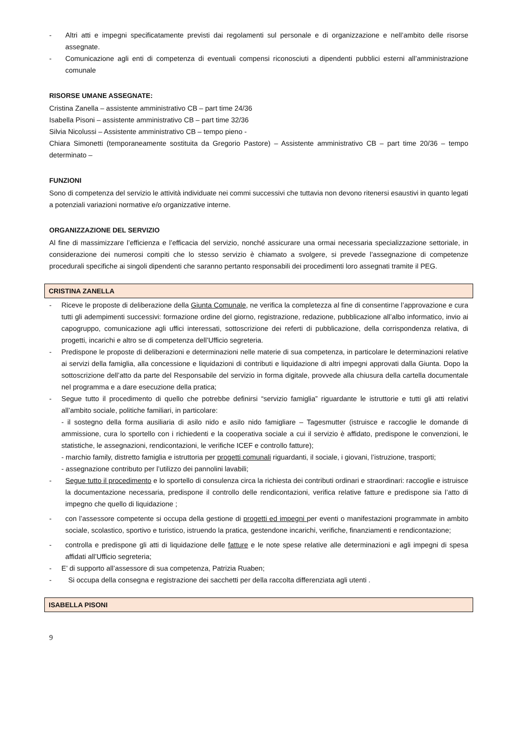- Altri atti e impegni specificatamente previsti dai regolamenti sul personale e di organizzazione e nell’ambito delle risorse assegnate.
- Comunicazione agli enti di competenza di eventuali compensi riconosciuti a dipendenti pubblici esterni all’amministrazione comunale
RISORSE UMANE ASSEGNATE:
Cristina Zanella – assistente amministrativo CB – part time 24/36
Isabella Pisoni – assistente amministrativo CB – part time 32/36
Silvia Nicolussi – Assistente amministrativo CB – tempo pieno -
Chiara Simonetti (temporaneamente sostituita da Gregorio Pastore) – Assistente amministrativo CB – part time 20/36 – tempo determinato –
FUNZIONI
Sono di competenza del servizio le attività individuate nei commi successivi che tuttavia non devono ritenersi esaustivi in quanto legati a potenziali variazioni normative e/o organizzative interne.
ORGANIZZAZIONE DEL SERVIZIO
Al fine di massimizzare l’efficienza e l’efficacia del servizio, nonché assicurare una ormai necessaria specializzazione settoriale, in considerazione dei numerosi compiti che lo stesso servizio è chiamato a svolgere, si prevede l’assegnazione di competenze procedurali specifiche ai singoli dipendenti che saranno pertanto responsabili dei procedimenti loro assegnati tramite il PEG.
CRISTINA ZANELLA
- Riceve le proposte di deliberazione della Giunta Comunale, ne verifica la completezza al fine di consentirne l’approvazione e cura tutti gli adempimenti successivi: formazione ordine del giorno, registrazione, redazione, pubblicazione all’albo informatico, invio ai capogruppo, comunicazione agli uffici interessati, sottoscrizione dei referti di pubblicazione, della corrispondenza relativa, di progetti, incarichi e altro se di competenza dell’Ufficio segreteria.
- Predispone le proposte di deliberazioni e determinazioni nelle materie di sua competenza, in particolare le determinazioni relative ai servizi della famiglia, alla concessione e liquidazioni di contributi e liquidazione di altri impegni approvati dalla Giunta. Dopo la sottoscrizione dell’atto da parte del Responsabile del servizio in forma digitale, provvede alla chiusura della cartella documentale nel programma e a dare esecuzione della pratica;
- Segue tutto il procedimento di quello che potrebbe definirsi “servizio famiglia” riguardante le istruttorie e tutti gli atti relativi all’ambito sociale, politiche familiari, in particolare:
- il sostegno della forma ausiliaria di asilo nido e asilo nido famigliare – Tagesmutter (istruisce e raccoglie le domande di ammissione, cura lo sportello con i richiedenti e la cooperativa sociale a cui il servizio è affidato, predispone le convenzioni, le statistiche, le assegnazioni, rendicontazioni, le verifiche ICEF e controllo fatture);
- marchio family, distretto famiglia e istruttoria per progetti comunali riguardanti, il sociale, i giovani, l’istruzione, trasporti;
- assegnazione contributo per l’utilizzo dei pannolini lavabili;
- Segue tutto il procedimento e lo sportello di consulenza circa la richiesta dei contributi ordinari e straordinari: raccoglie e istruisce la documentazione necessaria, predispone il controllo delle rendicontazioni, verifica relative fatture e predispone sia l’atto di impegno che quello di liquidazione ;
- con l’assessore competente si occupa della gestione di progetti ed impegni per eventi o manifestazioni programmate in ambito sociale, scolastico, sportivo e turistico, istruendo la pratica, gestendone incarichi, verifiche, finanziamenti e rendicontazione;
- controlla e predispone gli atti di liquidazione delle fatture e le note spese relative alle determinazioni e agli impegni di spesa affidati all’Ufficio segreteria;
- E’ di supporto all’assessore di sua competenza, Patrizia Ruaben;
- Si occupa della consegna e registrazione dei sacchetti per della raccolta differenziata agli utenti .
ISABELLA PISONI
9